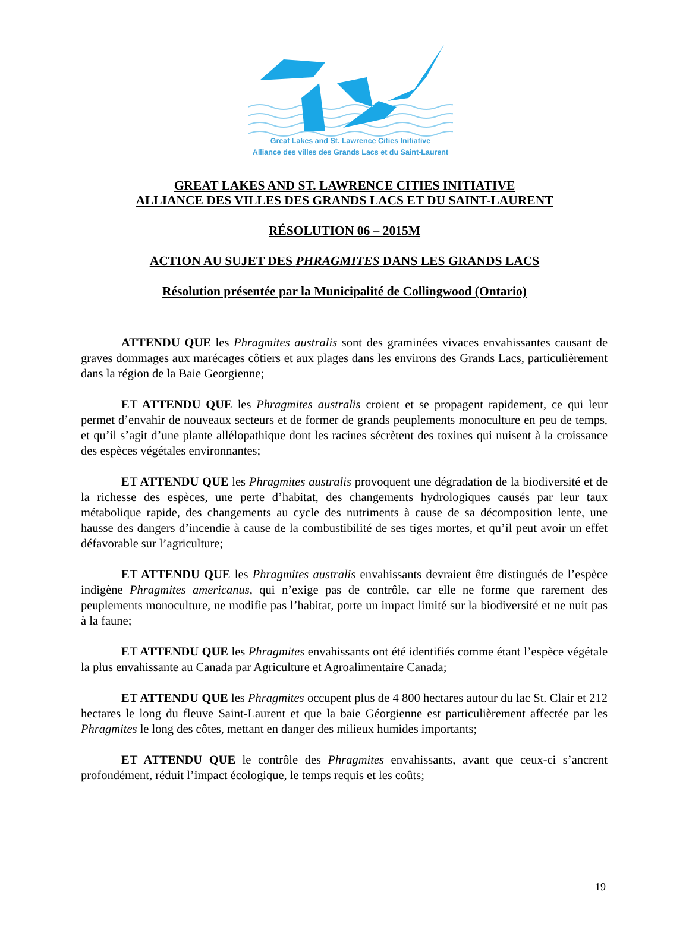Great Lakes and St. Lawrence Cities Initiative
Alliance des villes des Grands Lacs et du Saint-Laurent
GREAT LAKES AND ST. LAWRENCE CITIES INITIATIVE
ALLIANCE DES VILLES DES GRANDS LACS ET DU SAINT-LAURENT
RÉSOLUTION 06 – 2015M
ACTION AU SUJET DES PHRAGMITES DANS LES GRANDS LACS
Résolution présentée par la Municipalité de Collingwood (Ontario)
ATTENDU QUE les Phragmites australis sont des graminées vivaces envahissantes causant de graves dommages aux marécages côtiers et aux plages dans les environs des Grands Lacs, particulièrement dans la région de la Baie Georgienne;
ET ATTENDU QUE les Phragmites australis croient et se propagent rapidement, ce qui leur permet d’envahir de nouveaux secteurs et de former de grands peuplements monoculture en peu de temps, et qu’il s’agit d’une plante allélopathique dont les racines sécrètent des toxines qui nuisent à la croissance des espèces végétales environnantes;
ET ATTENDU QUE les Phragmites australis provoquent une dégradation de la biodiversité et de la richesse des espèces, une perte d’habitat, des changements hydrologiques causés par leur taux métabolique rapide, des changements au cycle des nutriments à cause de sa décomposition lente, une hausse des dangers d’incendie à cause de la combustibilité de ses tiges mortes, et qu’il peut avoir un effet défavorable sur l’agriculture;
ET ATTENDU QUE les Phragmites australis envahissants devraient être distingués de l’espèce indigène Phragmites americanus, qui n’exige pas de contrôle, car elle ne forme que rarement des peuplements monoculture, ne modifie pas l’habitat, porte un impact limité sur la biodiversité et ne nuit pas à la faune;
ET ATTENDU QUE les Phragmites envahissants ont été identifiés comme étant l’espèce végétale la plus envahissante au Canada par Agriculture et Agroalimentaire Canada;
ET ATTENDU QUE les Phragmites occupent plus de 4 800 hectares autour du lac St. Clair et 212 hectares le long du fleuve Saint-Laurent et que la baie Géorgienne est particulièrement affectée par les Phragmites le long des côtes, mettant en danger des milieux humides importants;
ET ATTENDU QUE le contrôle des Phragmites envahissants, avant que ceux-ci s’ancrent profondément, réduit l’impact écologique, le temps requis et les coûts;
19